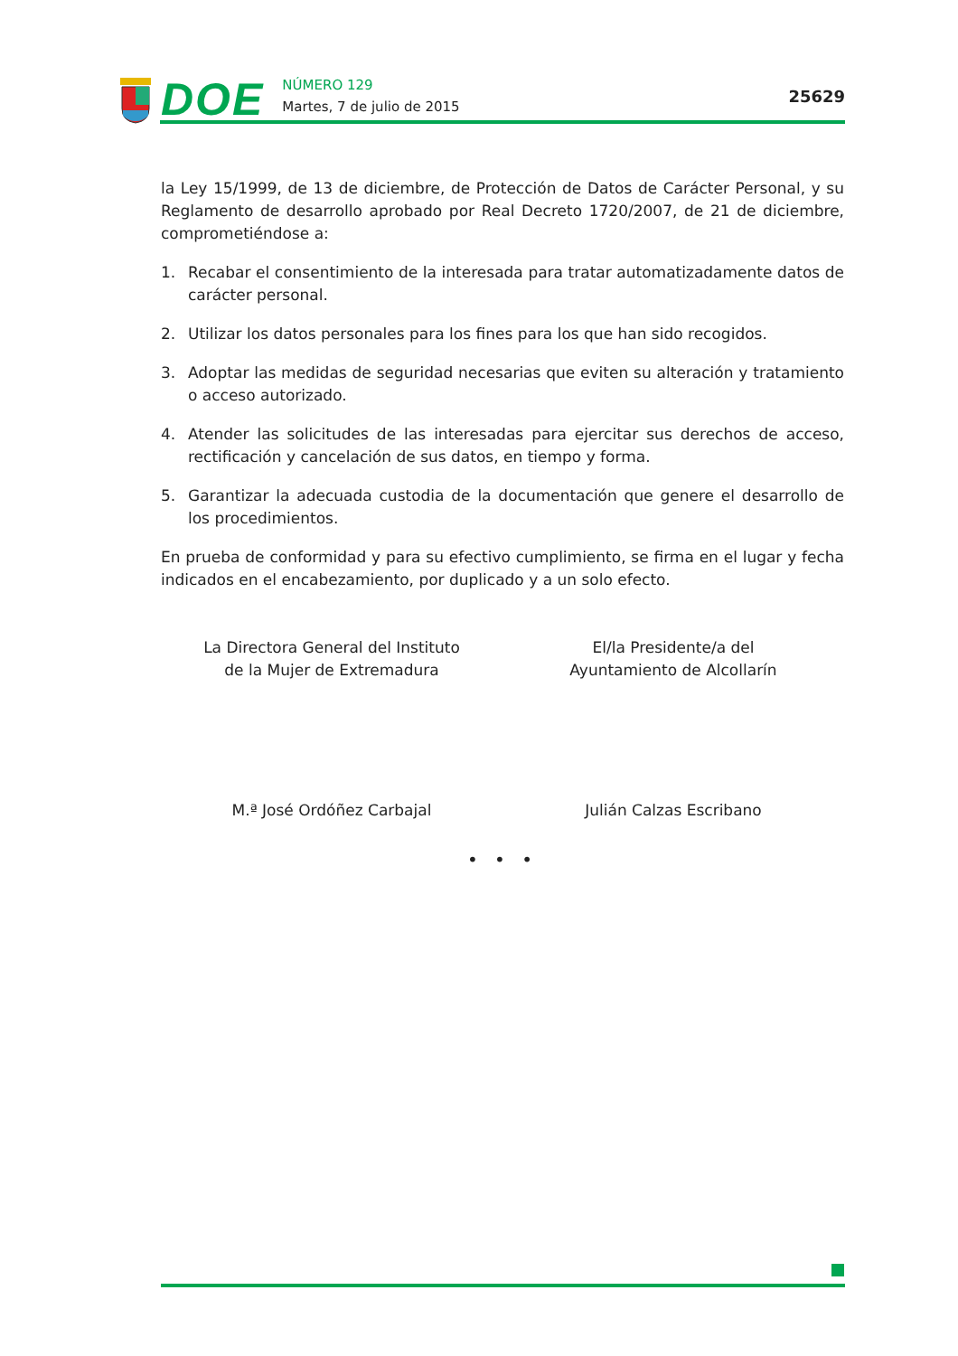DOE
NÚMERO 129
Martes, 7 de julio de 2015
25629
la Ley 15/1999, de 13 de diciembre, de Protección de Datos de Carácter Personal, y su Reglamento de desarrollo aprobado por Real Decreto 1720/2007, de 21 de diciembre, comprometiéndose a:
1. Recabar el consentimiento de la interesada para tratar automatizadamente datos de carácter personal.
2. Utilizar los datos personales para los fines para los que han sido recogidos.
3. Adoptar las medidas de seguridad necesarias que eviten su alteración y tratamiento o acceso autorizado.
4. Atender las solicitudes de las interesadas para ejercitar sus derechos de acceso, rectificación y cancelación de sus datos, en tiempo y forma.
5. Garantizar la adecuada custodia de la documentación que genere el desarrollo de los procedimientos.
En prueba de conformidad y para su efectivo cumplimiento, se firma en el lugar y fecha indicados en el encabezamiento, por duplicado y a un solo efecto.
La Directora General del Instituto
de la Mujer de Extremadura
El/la Presidente/a del
Ayuntamiento de Alcollarín
M.ª José Ordóñez Carbajal Julián Calzas Escribano
• • •